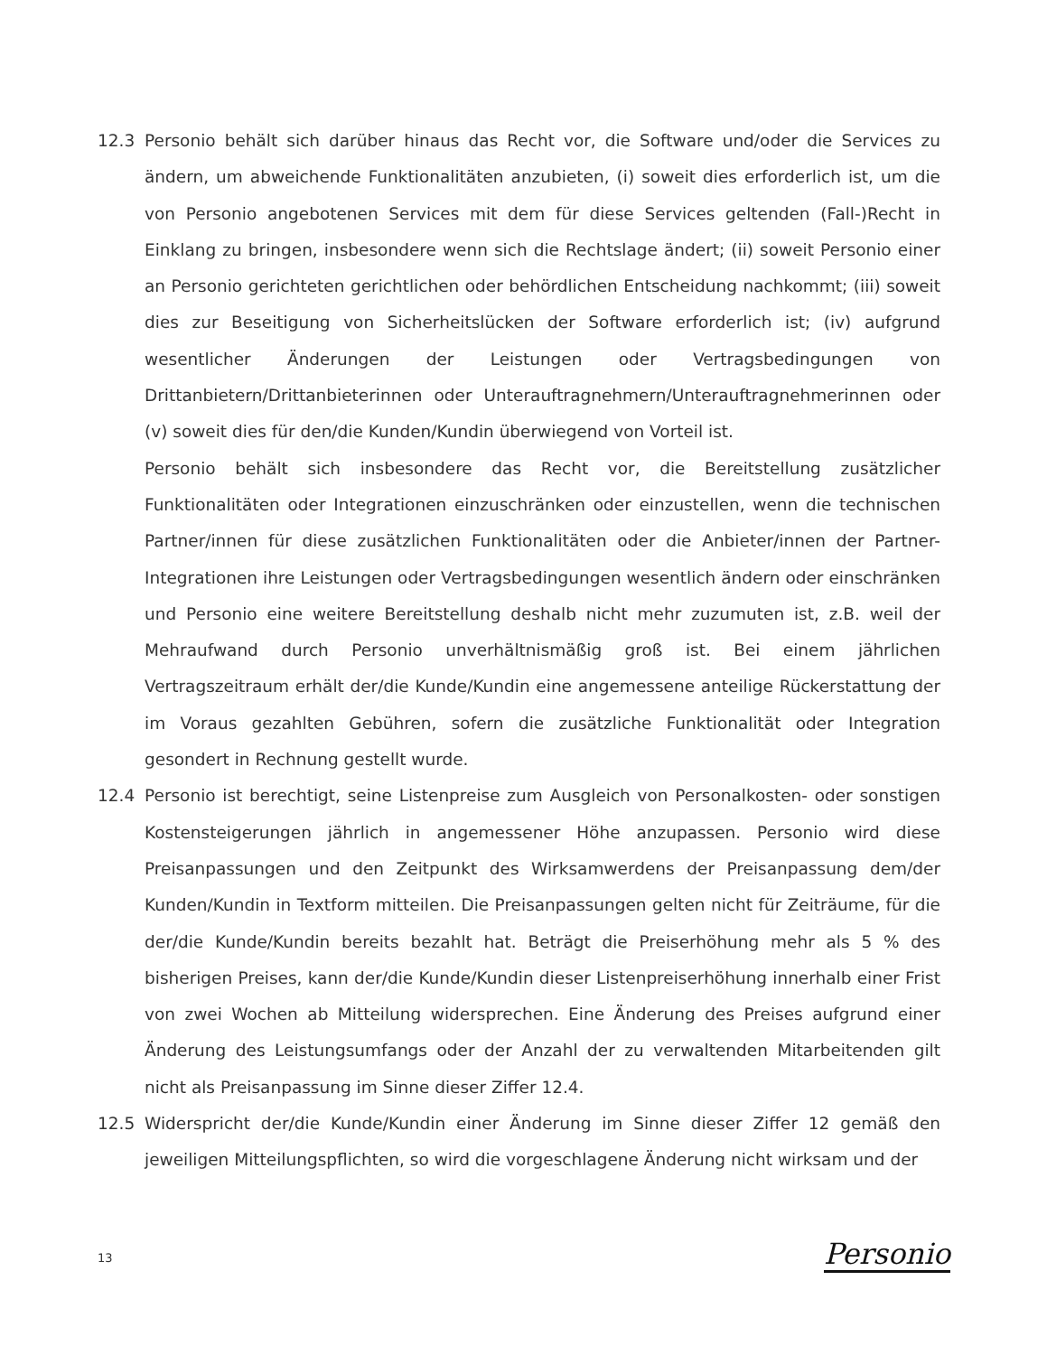12.3 Personio behält sich darüber hinaus das Recht vor, die Software und/oder die Services zu ändern, um abweichende Funktionalitäten anzubieten, (i) soweit dies erforderlich ist, um die von Personio angebotenen Services mit dem für diese Services geltenden (Fall-)Recht in Einklang zu bringen, insbesondere wenn sich die Rechtslage ändert; (ii) soweit Personio einer an Personio gerichteten gerichtlichen oder behördlichen Entscheidung nachkommt; (iii) soweit dies zur Beseitigung von Sicherheitslücken der Software erforderlich ist; (iv) aufgrund wesentlicher Änderungen der Leistungen oder Vertragsbedingungen von Drittanbietern/Drittanbieterinnen oder Unterauftragnehmern/Unterauftragnehmerinnen oder (v) soweit dies für den/die Kunden/Kundin überwiegend von Vorteil ist.
Personio behält sich insbesondere das Recht vor, die Bereitstellung zusätzlicher Funktionalitäten oder Integrationen einzuschränken oder einzustellen, wenn die technischen Partner/innen für diese zusätzlichen Funktionalitäten oder die Anbieter/innen der Partner-Integrationen ihre Leistungen oder Vertragsbedingungen wesentlich ändern oder einschränken und Personio eine weitere Bereitstellung deshalb nicht mehr zuzumuten ist, z.B. weil der Mehraufwand durch Personio unverhältnismäßig groß ist. Bei einem jährlichen Vertragszeitraum erhält der/die Kunde/Kundin eine angemessene anteilige Rückerstattung der im Voraus gezahlten Gebühren, sofern die zusätzliche Funktionalität oder Integration gesondert in Rechnung gestellt wurde.
12.4 Personio ist berechtigt, seine Listenpreise zum Ausgleich von Personalkosten- oder sonstigen Kostensteigerungen jährlich in angemessener Höhe anzupassen. Personio wird diese Preisanpassungen und den Zeitpunkt des Wirksamwerdens der Preisanpassung dem/der Kunden/Kundin in Textform mitteilen. Die Preisanpassungen gelten nicht für Zeiträume, für die der/die Kunde/Kundin bereits bezahlt hat. Beträgt die Preiserhöhung mehr als 5 % des bisherigen Preises, kann der/die Kunde/Kundin dieser Listenpreiserhöhung innerhalb einer Frist von zwei Wochen ab Mitteilung widersprechen. Eine Änderung des Preises aufgrund einer Änderung des Leistungsumfangs oder der Anzahl der zu verwaltenden Mitarbeitenden gilt nicht als Preisanpassung im Sinne dieser Ziffer 12.4.
12.5 Widerspricht der/die Kunde/Kundin einer Änderung im Sinne dieser Ziffer 12 gemäß den jeweiligen Mitteilungspflichten, so wird die vorgeschlagene Änderung nicht wirksam und der
13 Personio